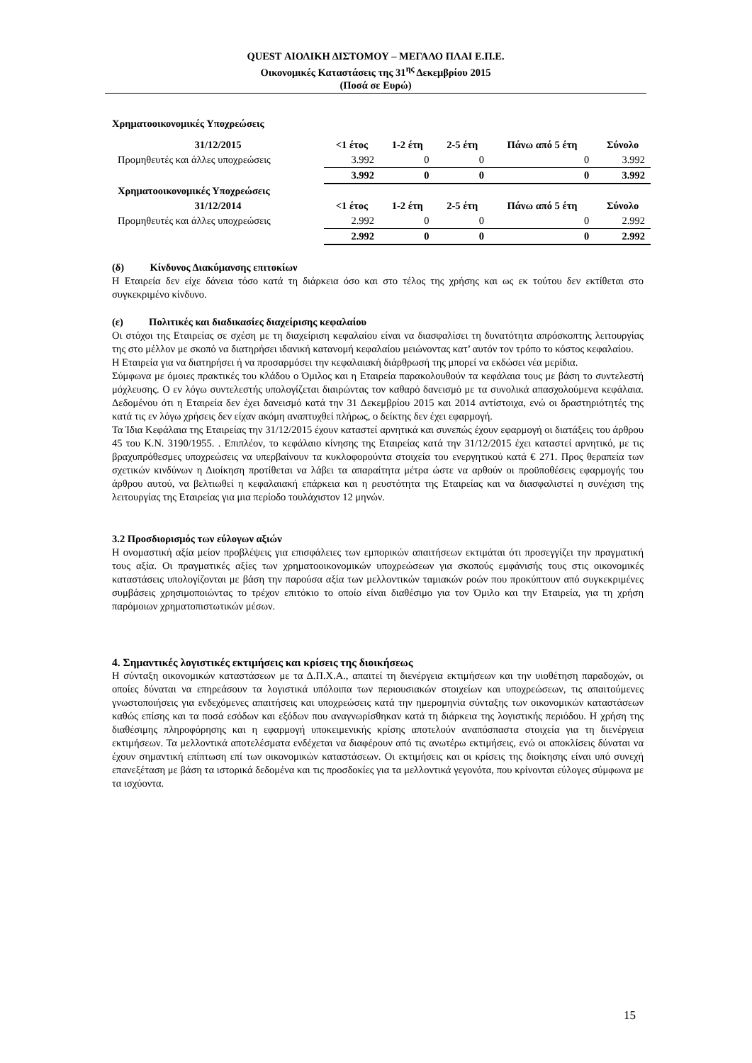QUEST ΑΙΟΛΙΚΗ ΔΙΣΤΟΜΟΥ – ΜΕΓΑΛΟ ΠΛΑΙ Ε.Π.Ε.
Οικονομικές Καταστάσεις της 31<sup>ης</sup> Δεκεμβρίου 2015
(Ποσά σε Ευρώ)
Χρηματοοικονομικές Υποχρεώσεις
| 31/12/2015 | <1 έτος | 1-2 έτη | 2-5 έτη | Πάνω από 5 έτη | Σύνολο |
| --- | --- | --- | --- | --- | --- |
| Προμηθευτές και άλλες υποχρεώσεις | 3.992 | 0 | 0 | 0 | 3.992 |
| | 3.992 | 0 | 0 | 0 | 3.992 |
| Χρηματοοικονομικές Υποχρεώσεις | | | | | |
| 31/12/2014 | <1 έτος | 1-2 έτη | 2-5 έτη | Πάνω από 5 έτη | Σύνολο |
| Προμηθευτές και άλλες υποχρεώσεις | 2.992 | 0 | 0 | 0 | 2.992 |
| | 2.992 | 0 | 0 | 0 | 2.992 |
(δ) Κίνδυνος Διακύμανσης επιτοκίων
Η Εταιρεία δεν είχε δάνεια τόσο κατά τη διάρκεια όσο και στο τέλος της χρήσης και ως εκ τούτου δεν εκτίθεται στο συγκεκριμένο κίνδυνο.
(ε) Πολιτικές και διαδικασίες διαχείρισης κεφαλαίου
Οι στόχοι της Εταιρείας σε σχέση με τη διαχείριση κεφαλαίου είναι να διασφαλίσει τη δυνατότητα απρόσκοπτης λειτουργίας της στο μέλλον με σκοπό να διατηρήσει ιδανική κατανομή κεφαλαίου μειώνοντας κατ’ αυτόν τον τρόπο το κόστος κεφαλαίου.
Η Εταιρεία για να διατηρήσει ή να προσαρμόσει την κεφαλαιακή διάρθρωσή της μπορεί να εκδώσει νέα μερίδια.
Σύμφωνα με όμοιες πρακτικές του κλάδου ο Όμιλος και η Εταιρεία παρακολουθούν τα κεφάλαια τους με βάση το συντελεστή μόχλευσης. Ο εν λόγω συντελεστής υπολογίζεται διαιρώντας τον καθαρό δανεισμό με τα συνολικά απασχολούμενα κεφάλαια. Δεδομένου ότι η Εταιρεία δεν έχει δανεισμό κατά την 31 Δεκεμβρίου 2015 και 2014 αντίστοιχα, ενώ οι δραστηριότητές της κατά τις εν λόγω χρήσεις δεν είχαν ακόμη αναπτυχθεί πλήρως, ο δείκτης δεν έχει εφαρμογή.
Τα Ίδια Κεφάλαια της Εταιρείας την 31/12/2015 έχουν καταστεί αρνητικά και συνεπώς έχουν εφαρμογή οι διατάξεις του άρθρου 45 του Κ.Ν. 3190/1955. . Επιπλέον, το κεφάλαιο κίνησης της Εταιρείας κατά την 31/12/2015 έχει καταστεί αρνητικό, με τις βραχυπρόθεσμες υποχρεώσεις να υπερβαίνουν τα κυκλοφορούντα στοιχεία του ενεργητικού κατά € 271. Προς θεραπεία των σχετικών κινδύνων η Διοίκηση προτίθεται να λάβει τα απαραίτητα μέτρα ώστε να αρθούν οι προϋποθέσεις εφαρμογής του άρθρου αυτού, να βελτιωθεί η κεφαλαιακή επάρκεια και η ρευστότητα της Εταιρείας και να διασφαλιστεί η συνέχιση της λειτουργίας της Εταιρείας για μια περίοδο τουλάχιστον 12 μηνών.
3.2 Προσδιορισμός των εύλογων αξιών
Η ονομαστική αξία μείον προβλέψεις για επισφάλειες των εμπορικών απαιτήσεων εκτιμάται ότι προσεγγίζει την πραγματική τους αξία. Οι πραγματικές αξίες των χρηματοοικονομικών υποχρεώσεων για σκοπούς εμφάνισής τους στις οικονομικές καταστάσεις υπολογίζονται με βάση την παρούσα αξία των μελλοντικών ταμιακών ροών που προκύπτουν από συγκεκριμένες συμβάσεις χρησιμοποιώντας το τρέχον επιτόκιο το οποίο είναι διαθέσιμο για τον Όμιλο και την Εταιρεία, για τη χρήση παρόμοιων χρηματοπιστωτικών μέσων.
4. Σημαντικές λογιστικές εκτιμήσεις και κρίσεις της διοικήσεως
Η σύνταξη οικονομικών καταστάσεων με τα Δ.Π.Χ.Α., απαιτεί τη διενέργεια εκτιμήσεων και την υιοθέτηση παραδοχών, οι οποίες δύναται να επηρεάσουν τα λογιστικά υπόλοιπα των περιουσιακών στοιχείων και υποχρεώσεων, τις απαιτούμενες γνωστοποιήσεις για ενδεχόμενες απαιτήσεις και υποχρεώσεις κατά την ημερομηνία σύνταξης των οικονομικών καταστάσεων καθώς επίσης και τα ποσά εσόδων και εξόδων που αναγνωρίσθηκαν κατά τη διάρκεια της λογιστικής περιόδου. Η χρήση της διαθέσιμης πληροφόρησης και η εφαρμογή υποκειμενικής κρίσης αποτελούν αναπόσπαστα στοιχεία για τη διενέργεια εκτιμήσεων. Τα μελλοντικά αποτελέσματα ενδέχεται να διαφέρουν από τις ανωτέρω εκτιμήσεις, ενώ οι αποκλίσεις δύναται να έχουν σημαντική επίπτωση επί των οικονομικών καταστάσεων. Οι εκτιμήσεις και οι κρίσεις της διοίκησης είναι υπό συνεχή επανεξέταση με βάση τα ιστορικά δεδομένα και τις προσδοκίες για τα μελλοντικά γεγονότα, που κρίνονται εύλογες σύμφωνα με τα ισχύοντα.
15